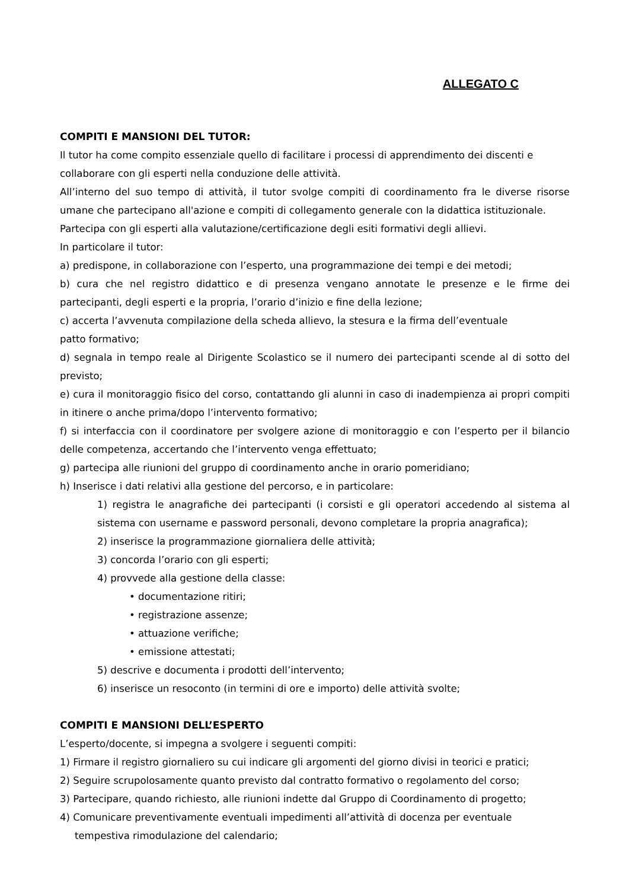ALLEGATO C
COMPITI E MANSIONI DEL TUTOR:
Il tutor ha come compito essenziale quello di facilitare i processi di apprendimento dei discenti e collaborare con gli esperti nella conduzione delle attività.
All’interno del suo tempo di attività, il tutor svolge compiti di coordinamento fra le diverse risorse umane che partecipano all'azione e compiti di collegamento generale con la didattica istituzionale.
Partecipa con gli esperti alla valutazione/certificazione degli esiti formativi degli allievi.
In particolare il tutor:
a) predispone, in collaborazione con l’esperto, una programmazione dei tempi e dei metodi;
b) cura che nel registro didattico e di presenza vengano annotate le presenze e le firme dei partecipanti, degli esperti e la propria, l’orario d’inizio e fine della lezione;
c) accerta l’avvenuta compilazione della scheda allievo, la stesura e la firma dell’eventuale
patto formativo;
d) segnala in tempo reale al Dirigente Scolastico se il numero dei partecipanti scende al di sotto del previsto;
e) cura il monitoraggio fisico del corso, contattando gli alunni in caso di inadempienza ai propri compiti in itinere o anche prima/dopo l’intervento formativo;
f) si interfaccia con il coordinatore per svolgere azione di monitoraggio e con l’esperto per il bilancio delle competenza, accertando che l’intervento venga effettuato;
g) partecipa alle riunioni del gruppo di coordinamento anche in orario pomeridiano;
h) Inserisce i dati relativi alla gestione del percorso, e in particolare:
1) registra le anagrafiche dei partecipanti (i corsisti e gli operatori accedendo al sistema al sistema con username e password personali, devono completare la propria anagrafica);
2) inserisce la programmazione giornaliera delle attività;
3) concorda l’orario con gli esperti;
4) provvede alla gestione della classe:
• documentazione ritiri;
• registrazione assenze;
• attuazione verifiche;
• emissione attestati;
5) descrive e documenta i prodotti dell’intervento;
6) inserisce un resoconto (in termini di ore e importo) delle attività svolte;
COMPITI E MANSIONI DELL’ESPERTO
L’esperto/docente, si impegna a svolgere i seguenti compiti:
1) Firmare il registro giornaliero su cui indicare gli argomenti del giorno divisi in teorici e pratici;
2) Seguire scrupolosamente quanto previsto dal contratto formativo o regolamento del corso;
3) Partecipare, quando richiesto, alle riunioni indette dal Gruppo di Coordinamento di progetto;
4) Comunicare preventivamente eventuali impedimenti all’attività di docenza per eventuale tempestiva rimodulazione del calendario;